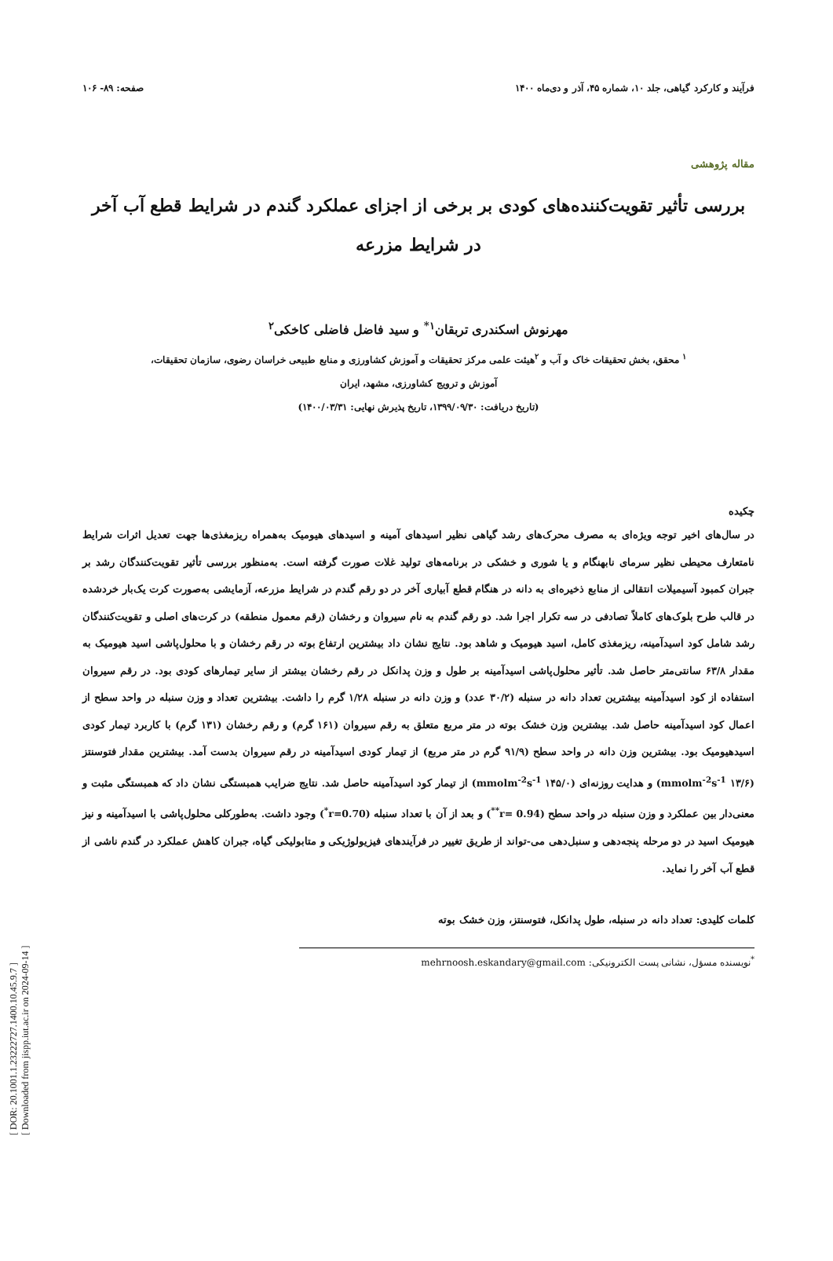فرآیند و کارکرد گیاهی، جلد ۱۰، شماره ۴۵، آذر و دی‌ماه ۱۴۰۰ صفحه: ۸۹- ۱۰۶
مقاله پژوهشی
بررسی تأثیر تقویت‌کننده‌های کودی بر برخی از اجزای عملکرد گندم در شرایط قطع آب آخر
در شرایط مزرعه
مهرنوش اسکندری تربقان<sup>۱*</sup> و سید فاضل فاضلی کاخکی<sup>۲</sup>
<sup>۱</sup> محقق، بخش تحقیقات خاک و آب و <sup>۲</sup>هیئت علمی مرکز تحقیقات و آموزش کشاورزی و منابع طبیعی خراسان رضوی، سازمان تحقیقات،
آموزش و ترویج کشاورزی، مشهد، ایران
(تاریخ دریافت: ۱۳۹۹/۰۹/۳۰، تاریخ پذیرش نهایی: ۱۴۰۰/۰۳/۳۱)
چکیده
در سال‌های اخیر توجه ویژه‌ای به مصرف محرک‌های رشد گیاهی نظیر اسیدهای آمینه و اسیدهای هیومیک به‌همراه ریزمغذی‌ها جهت تعدیل اثرات شرایط نامتعارف محیطی نظیر سرمای نابهنگام و یا شوری و خشکی در برنامه‌های تولید غلات صورت گرفته است. به‌منظور بررسی تأثیر تقویت‌کنندگان رشد بر جبران کمبود آسیمیلات انتقالی از منابع ذخیره‌ای به دانه در هنگام قطع آبیاری آخر در دو رقم گندم در شرایط مزرعه، آزمایشی به‌صورت کرت یک‌بار خردشده در قالب طرح بلوک‌های کاملاً تصادفی در سه تکرار اجرا شد. دو رقم گندم به نام سیروان و رخشان (رقم معمول منطقه) در کرت‌های اصلی و تقویت‌کنندگان رشد شامل کود اسیدآمینه، ریزمغذی کامل، اسید هیومیک و شاهد بود. نتایج نشان داد بیشترین ارتفاع بوته در رقم رخشان و با محلول‌پاشی اسید هیومیک به مقدار ۶۳/۸ سانتی‌متر حاصل شد. تأثیر محلول‌پاشی اسیدآمینه بر طول و وزن پدانکل در رقم رخشان بیشتر از سایر تیمارهای کودی بود. در رقم سیروان استفاده از کود اسیدآمینه بیشترین تعداد دانه در سنبله (۳۰/۲ عدد) و وزن دانه در سنبله ۱/۲۸ گرم را داشت. بیشترین تعداد و وزن سنبله در واحد سطح از اعمال کود اسیدآمینه حاصل شد. بیشترین وزن خشک بوته در متر مربع متعلق به رقم سیروان (۱۶۱ گرم) و رقم رخشان (۱۳۱ گرم) با کاربرد تیمار کودی اسیدهیومیک بود. بیشترین وزن دانه در واحد سطح (۹۱/۹ گرم در متر مربع) از تیمار کودی اسیدآمینه در رقم سیروان بدست آمد. بیشترین مقدار فتوسنتز (۱۳/۶ mmolm<sup>-2</sup>s<sup>-1</sup>) و هدایت روزنه‌ای (۱۴۵/۰ mmolm<sup>-2</sup>s<sup>-1</sup>) از تیمار کود اسیدآمینه حاصل شد. نتایج ضرایب همبستگی نشان داد که همبستگی مثبت و معنی‌دار بین عملکرد و وزن سنبله در واحد سطح (r= 0.94<sup>**</sup>) و بعد از آن با تعداد سنبله (r=0.70<sup>*</sup>) وجود داشت. به‌طورکلی محلول‌پاشی با اسیدآمینه و نیز هیومیک اسید در دو مرحله پنجه‌دهی و سنبل‌دهی می-تواند از طریق تغییر در فرآیندهای فیزیولوژیکی و متابولیکی گیاه، جبران کاهش عملکرد در گندم ناشی از قطع آب آخر را نماید.
کلمات کلیدی: تعداد دانه در سنبله، طول پدانکل، فتوسنتز، وزن خشک بوته
<sup>*</sup> نویسنده مسؤل، نشانی پست الکترونیکی: mehrnoosh.eskandary@gmail.com
[ DOR: 20.1001.1.23222727.1400.10.45.9.7 ]
[ Downloaded from jispp.iut.ac.ir on 2024-09-14 ]